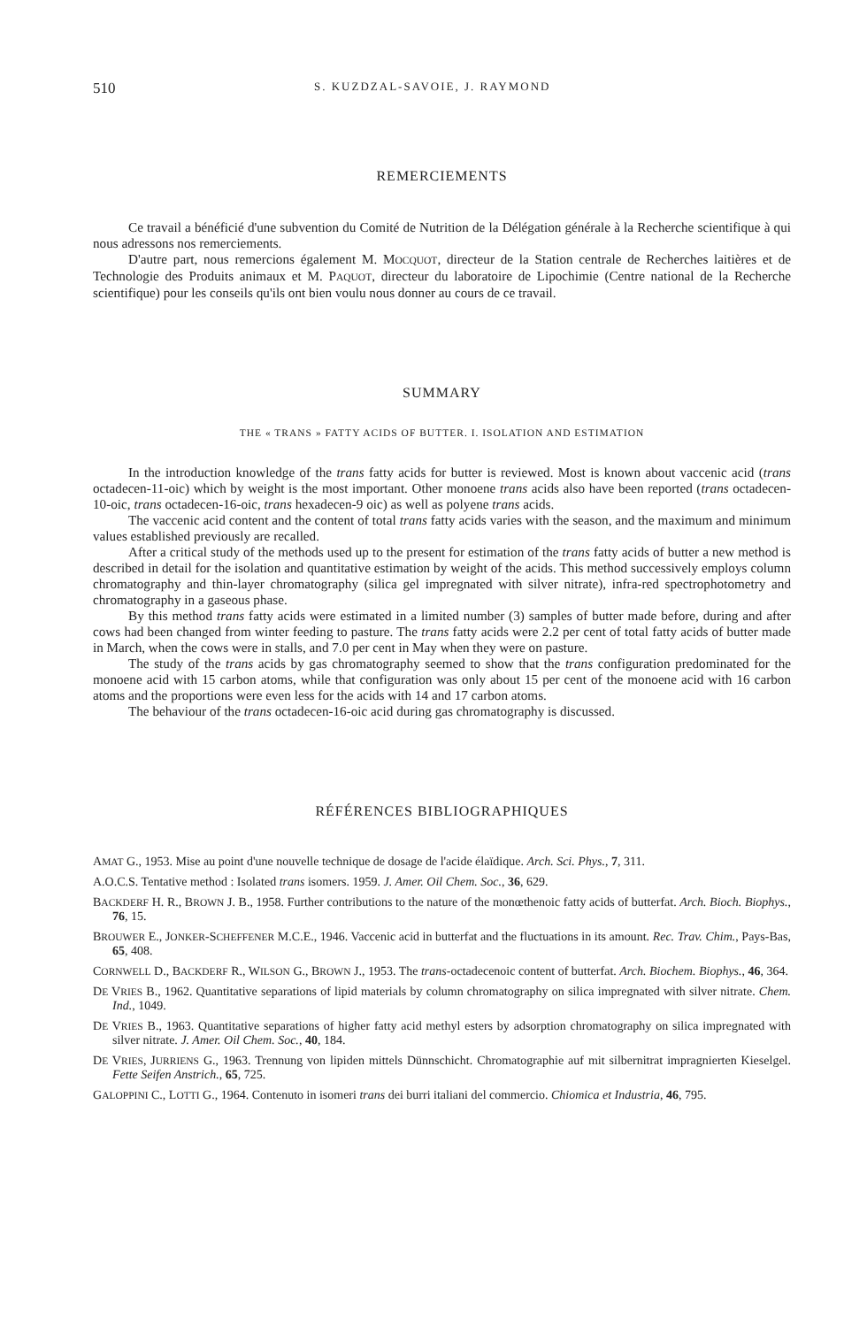510 S. KUZDZAL-SAVOIE, J. RAYMOND
REMERCIEMENTS
Ce travail a bénéficié d'une subvention du Comité de Nutrition de la Délégation générale à la Recherche scientifique à qui nous adressons nos remerciements.
D'autre part, nous remercions également M. MOCQUOT, directeur de la Station centrale de Recherches laitières et de Technologie des Produits animaux et M. PAQUOT, directeur du laboratoire de Lipochimie (Centre national de la Recherche scientifique) pour les conseils qu'ils ont bien voulu nous donner au cours de ce travail.
SUMMARY
THE « TRANS » FATTY ACIDS OF BUTTER. I. ISOLATION AND ESTIMATION
In the introduction knowledge of the trans fatty acids for butter is reviewed. Most is known about vaccenic acid (trans octadecen-11-oic) which by weight is the most important. Other monoene trans acids also have been reported (trans octadecen-10-oic, trans octadecen-16-oic, trans hexadecen-9 oic) as well as polyene trans acids.
The vaccenic acid content and the content of total trans fatty acids varies with the season, and the maximum and minimum values established previously are recalled.
After a critical study of the methods used up to the present for estimation of the trans fatty acids of butter a new method is described in detail for the isolation and quantitative estimation by weight of the acids. This method successively employs column chromatography and thin-layer chromatography (silica gel impregnated with silver nitrate), infra-red spectrophotometry and chromatography in a gaseous phase.
By this method trans fatty acids were estimated in a limited number (3) samples of butter made before, during and after cows had been changed from winter feeding to pasture. The trans fatty acids were 2.2 per cent of total fatty acids of butter made in March, when the cows were in stalls, and 7.0 per cent in May when they were on pasture.
The study of the trans acids by gas chromatography seemed to show that the trans configuration predominated for the monoene acid with 15 carbon atoms, while that configuration was only about 15 per cent of the monoene acid with 16 carbon atoms and the proportions were even less for the acids with 14 and 17 carbon atoms.
The behaviour of the trans octadecen-16-oic acid during gas chromatography is discussed.
RÉFÉRENCES BIBLIOGRAPHIQUES
AMAT G., 1953. Mise au point d'une nouvelle technique de dosage de l'acide élaïdique. Arch. Sci. Phys., 7, 311.
A.O.C.S. Tentative method : Isolated trans isomers. 1959. J. Amer. Oil Chem. Soc., 36, 629.
BACKDERF H. R., BROWN J. B., 1958. Further contributions to the nature of the monœthenoic fatty acids of butterfat. Arch. Bioch. Biophys., 76, 15.
BROUWER E., JONKER-SCHEFFENER M.C.E., 1946. Vaccenic acid in butterfat and the fluctuations in its amount. Rec. Trav. Chim., Pays-Bas, 65, 408.
CORNWELL D., BACKDERF R., WILSON G., BROWN J., 1953. The trans-octadecenoic content of butterfat. Arch. Biochem. Biophys., 46, 364.
DE VRIES B., 1962. Quantitative separations of lipid materials by column chromatography on silica impregnated with silver nitrate. Chem. Ind., 1049.
DE VRIES B., 1963. Quantitative separations of higher fatty acid methyl esters by adsorption chromatography on silica impregnated with silver nitrate. J. Amer. Oil Chem. Soc., 40, 184.
DE VRIES, JURRIENS G., 1963. Trennung von lipiden mittels Dünnschicht. Chromatographie auf mit silbernitrat impragnierten Kieselgel. Fette Seifen Anstrich., 65, 725.
GALOPPINI C., LOTTI G., 1964. Contenuto in isomeri trans dei burri italiani del commercio. Chiomica et Industria, 46, 795.